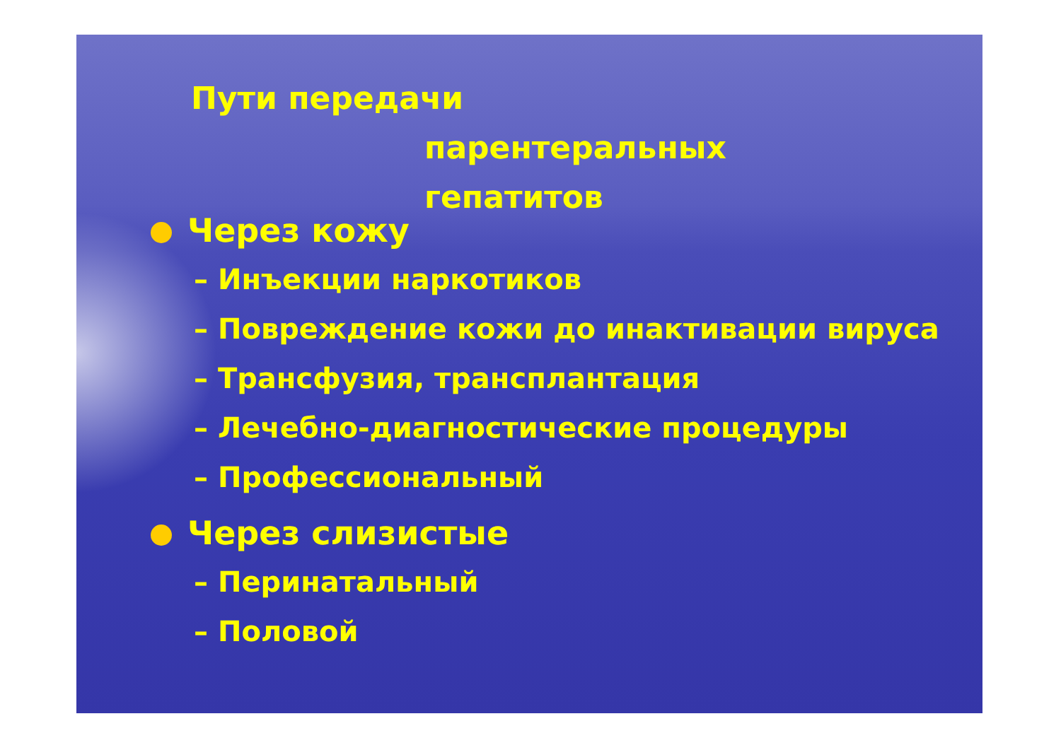Пути передачи
парентеральных
гепатитов
Через кожу
– Инъекции наркотиков
– Повреждение кожи до инактивации вируса
– Трансфузия, трансплантация
– Лечебно-диагностические процедуры
– Профессиональный
Через слизистые
– Перинатальный
– Половой